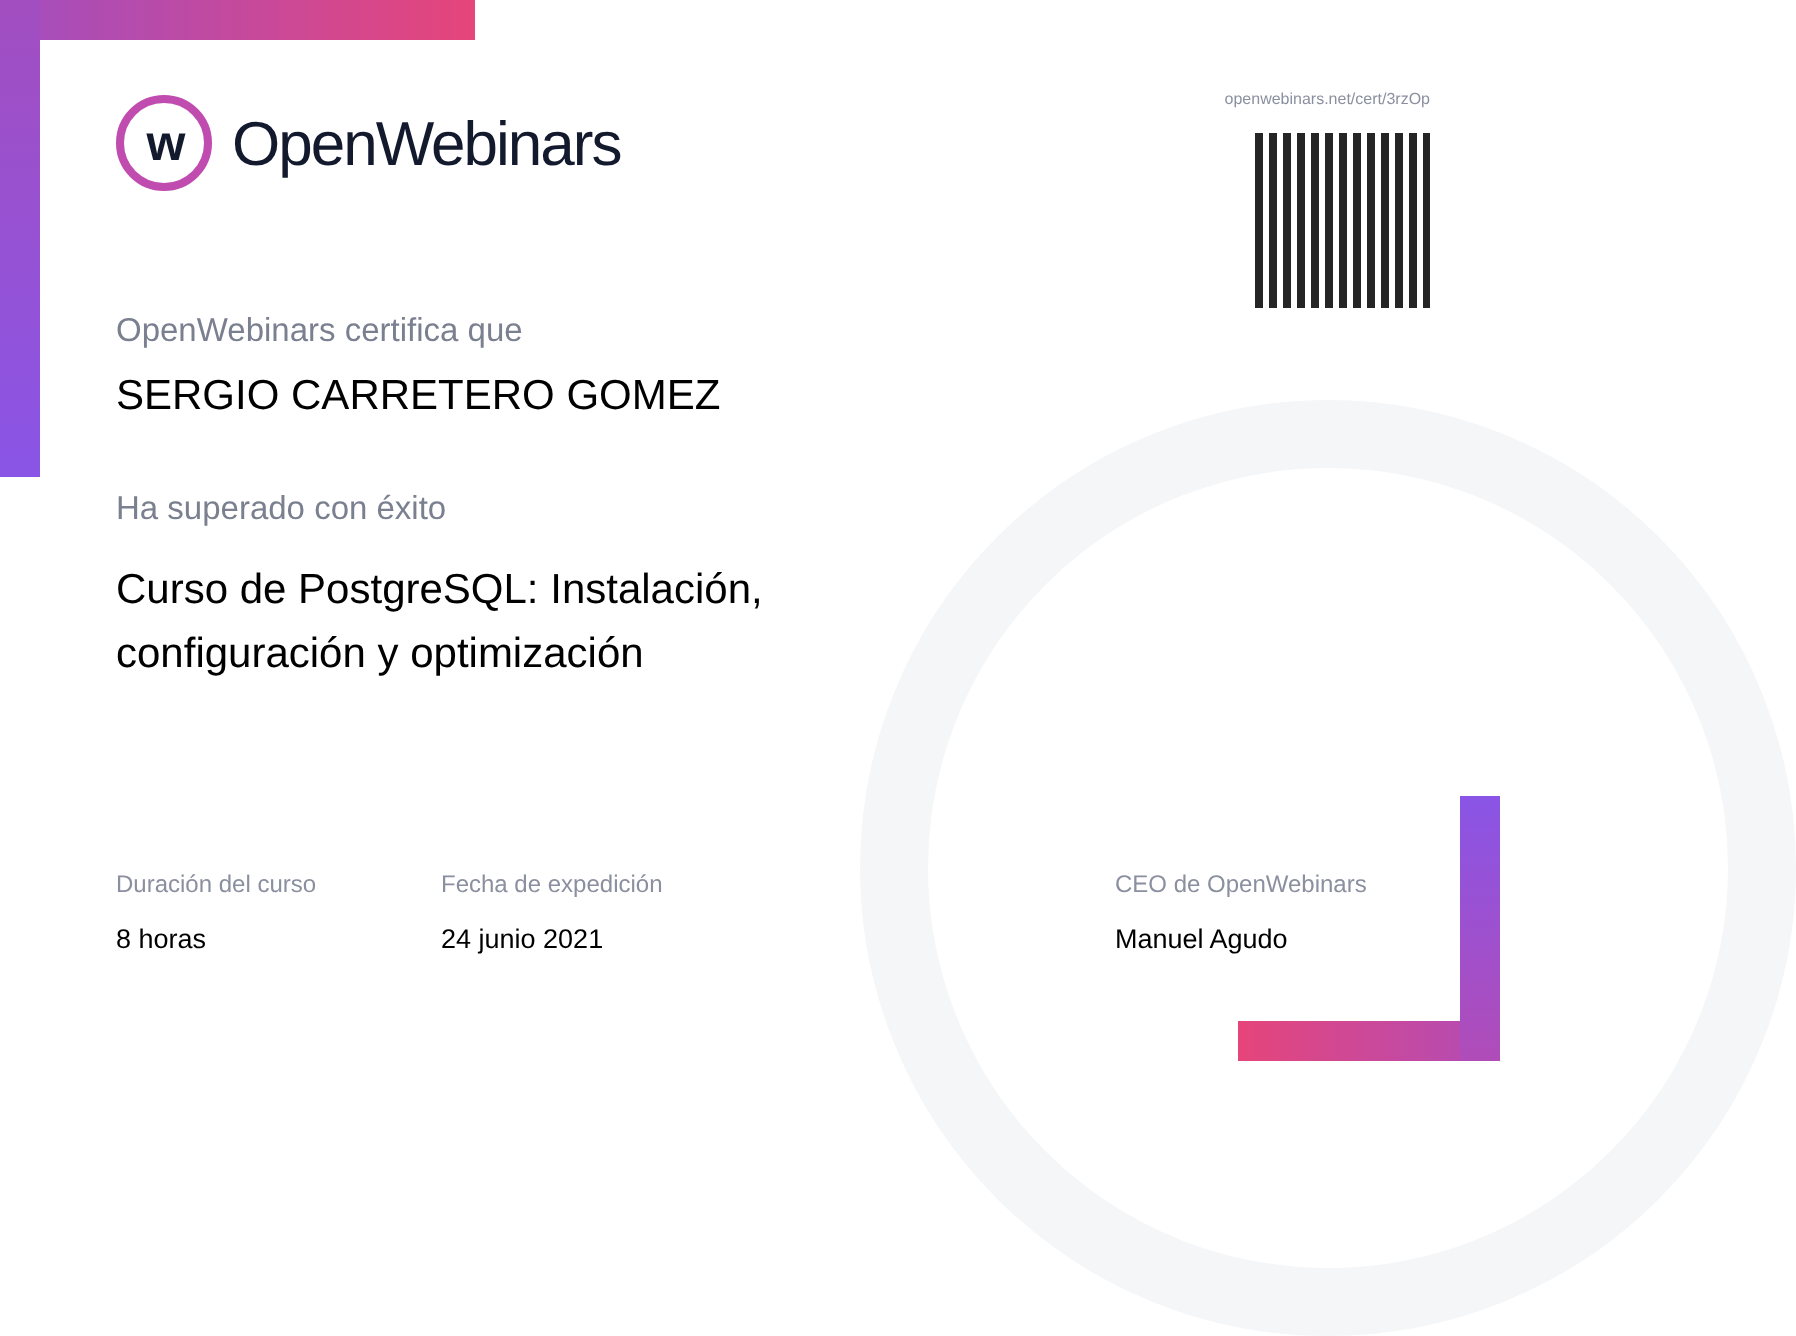openwebinars.net/cert/3rzOp
w
OpenWebinars
OpenWebinars certifica que
SERGIO CARRETERO GOMEZ
Ha superado con éxito
Curso de PostgreSQL: Instalación,
configuración y optimización
Duración del curso
8 horas
Fecha de expedición
24 junio 2021
CEO de OpenWebinars
Manuel Agudo